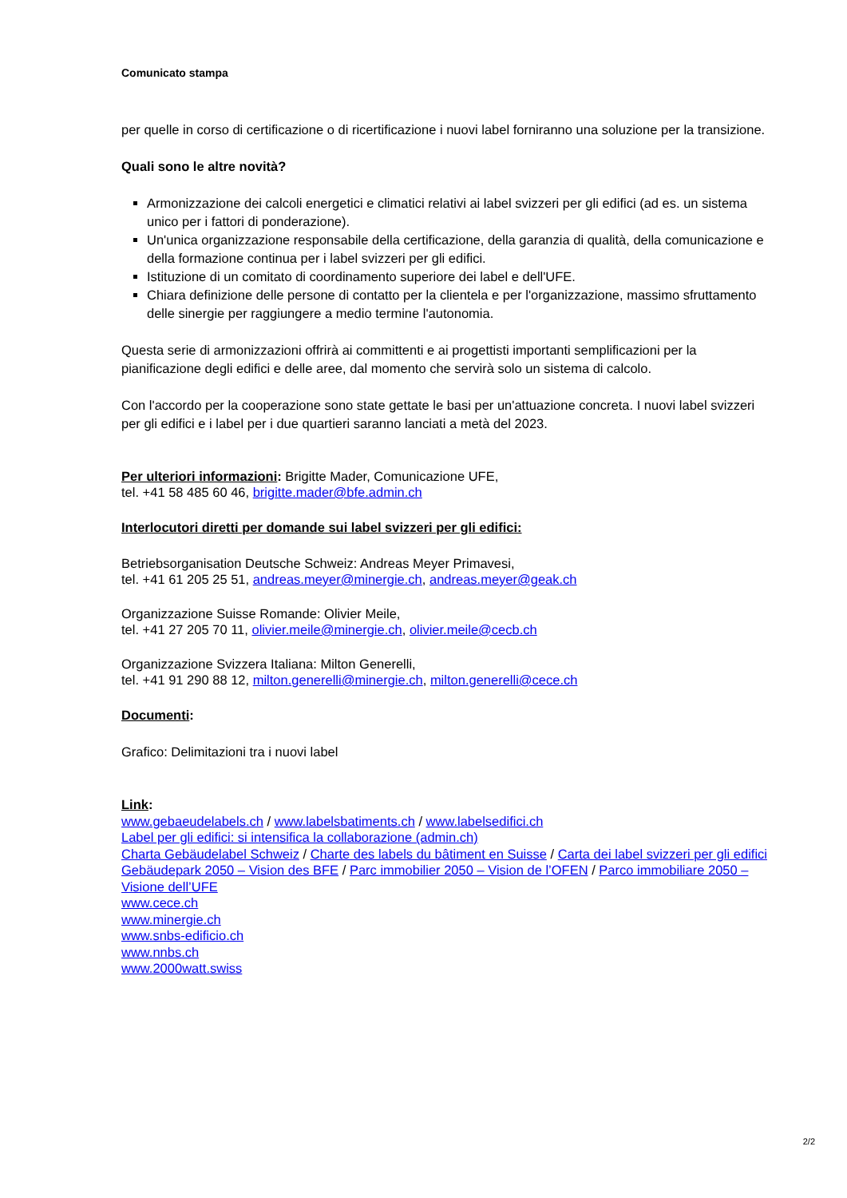Comunicato stampa
per quelle in corso di certificazione o di ricertificazione i nuovi label forniranno una soluzione per la transizione.
Quali sono le altre novità?
Armonizzazione dei calcoli energetici e climatici relativi ai label svizzeri per gli edifici (ad es. un sistema unico per i fattori di ponderazione).
Un'unica organizzazione responsabile della certificazione, della garanzia di qualità, della comunicazione e della formazione continua per i label svizzeri per gli edifici.
Istituzione di un comitato di coordinamento superiore dei label e dell'UFE.
Chiara definizione delle persone di contatto per la clientela e per l'organizzazione, massimo sfruttamento delle sinergie per raggiungere a medio termine l'autonomia.
Questa serie di armonizzazioni offrirà ai committenti e ai progettisti importanti semplificazioni per la pianificazione degli edifici e delle aree, dal momento che servirà solo un sistema di calcolo.
Con l'accordo per la cooperazione sono state gettate le basi per un'attuazione concreta. I nuovi label svizzeri per gli edifici e i label per i due quartieri saranno lanciati a metà del 2023.
Per ulteriori informazioni: Brigitte Mader, Comunicazione UFE,
tel. +41 58 485 60 46, brigitte.mader@bfe.admin.ch
Interlocutori diretti per domande sui label svizzeri per gli edifici:
Betriebsorganisation Deutsche Schweiz: Andreas Meyer Primavesi,
tel. +41 61 205 25 51, andreas.meyer@minergie.ch, andreas.meyer@geak.ch
Organizzazione Suisse Romande: Olivier Meile,
tel. +41 27 205 70 11, olivier.meile@minergie.ch, olivier.meile@cecb.ch
Organizzazione Svizzera Italiana: Milton Generelli,
tel. +41 91 290 88 12, milton.generelli@minergie.ch, milton.generelli@cece.ch
Documenti:
Grafico: Delimitazioni tra i nuovi label
Link:
www.gebaeudelabels.ch / www.labelsbatiments.ch / www.labelsedifici.ch
Label per gli edifici: si intensifica la collaborazione (admin.ch)
Charta Gebäudelabel Schweiz / Charte des labels du bâtiment en Suisse / Carta dei label svizzeri per gli edifici
Gebäudepark 2050 – Vision des BFE / Parc immobilier 2050 – Vision de l’OFEN / Parco immobiliare 2050 – Visione dell’UFE
www.cece.ch
www.minergie.ch
www.snbs-edificio.ch
www.nnbs.ch
www.2000watt.swiss
2/2